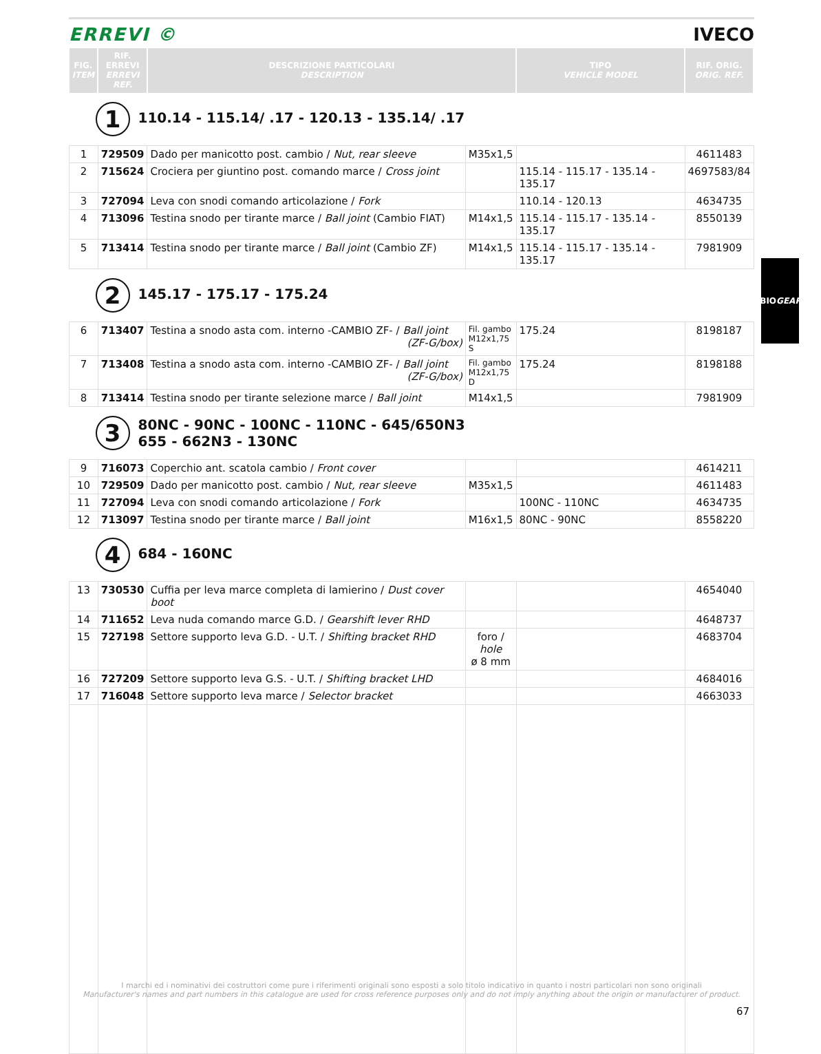ERREVI © IVECO
| FIG. ITEM | RIF. ERREVI ERREVI REF. | DESCRIZIONE PARTICOLARI DESCRIPTION | | TIPO VEHICLE MODEL | RIF. ORIG. ORIG. REF. |
| --- | --- | --- | --- | --- | --- |
| 1 110.14 - 115.14/ .17 - 120.13 - 135.14/ .17 | | | | | |
| 1 | 729509 | Dado per manicotto post. cambio / Nut, rear sleeve | M35x1,5 | | 4611483 |
| 2 | 715624 | Crociera per giuntino post. comando marce / Cross joint | | 115.14 - 115.17 - 135.14 - 135.17 | 4697583/84 |
| 3 | 727094 | Leva con snodi comando articolazione / Fork | | 110.14 - 120.13 | 4634735 |
| 4 | 713096 | Testina snodo per tirante marce / Ball joint (Cambio FIAT) | M14x1,5 | 115.14 - 115.17 - 135.14 - 135.17 | 8550139 |
| 5 | 713414 | Testina snodo per tirante marce / Ball joint (Cambio ZF) | M14x1,5 | 115.14 - 115.17 - 135.14 - 135.17 | 7981909 |
| 2 145.17 - 175.17 - 175.24 | | | | | |
| 6 | 713407 | Testina a snodo asta com. interno -CAMBIO ZF- / Ball joint (ZF-G/box) | Fil. gambo M12x1,75 S | 175.24 | 8198187 |
| 7 | 713408 | Testina a snodo asta com. interno -CAMBIO ZF- / Ball joint (ZF-G/box) | Fil. gambo M12x1,75 D | 175.24 | 8198188 |
| 8 | 713414 | Testina snodo per tirante selezione marce / Ball joint | M14x1,5 | | 7981909 |
| 3 80NC - 90NC - 100NC - 110NC - 645/650N3 655 - 662N3 - 130NC | | | | | |
| 9 | 716073 | Coperchio ant. scatola cambio / Front cover | | | 4614211 |
| 10 | 729509 | Dado per manicotto post. cambio / Nut, rear sleeve | M35x1,5 | | 4611483 |
| 11 | 727094 | Leva con snodi comando articolazione / Fork | | 100NC - 110NC | 4634735 |
| 12 | 713097 | Testina snodo per tirante marce / Ball joint | M16x1,5 | 80NC - 90NC | 8558220 |
| 4 684 - 160NC | | | | | |
| 13 | 730530 | Cuffia per leva marce completa di lamierino / Dust cover boot | | | 4654040 |
| 14 | 711652 | Leva nuda comando marce G.D. / Gearshift lever RHD | | | 4648737 |
| 15 | 727198 | Settore supporto leva G.D. - U.T. / Shifting bracket RHD | foro / hole ø 8 mm | | 4683704 |
| 16 | 727209 | Settore supporto leva G.S. - U.T. / Shifting bracket LHD | | | 4684016 |
| 17 | 716048 | Settore supporto leva marce / Selector bracket | | | 4663033 |
CAMBIO
GEARBOX
I marchi ed i nominativi dei costruttori come pure i riferimenti originali sono esposti a solo titolo indicativo in quanto i nostri particolari non sono originali
Manufacturer's names and part numbers in this catalogue are used for cross reference purposes only and do not imply anything about the origin or manufacturer of product.
67